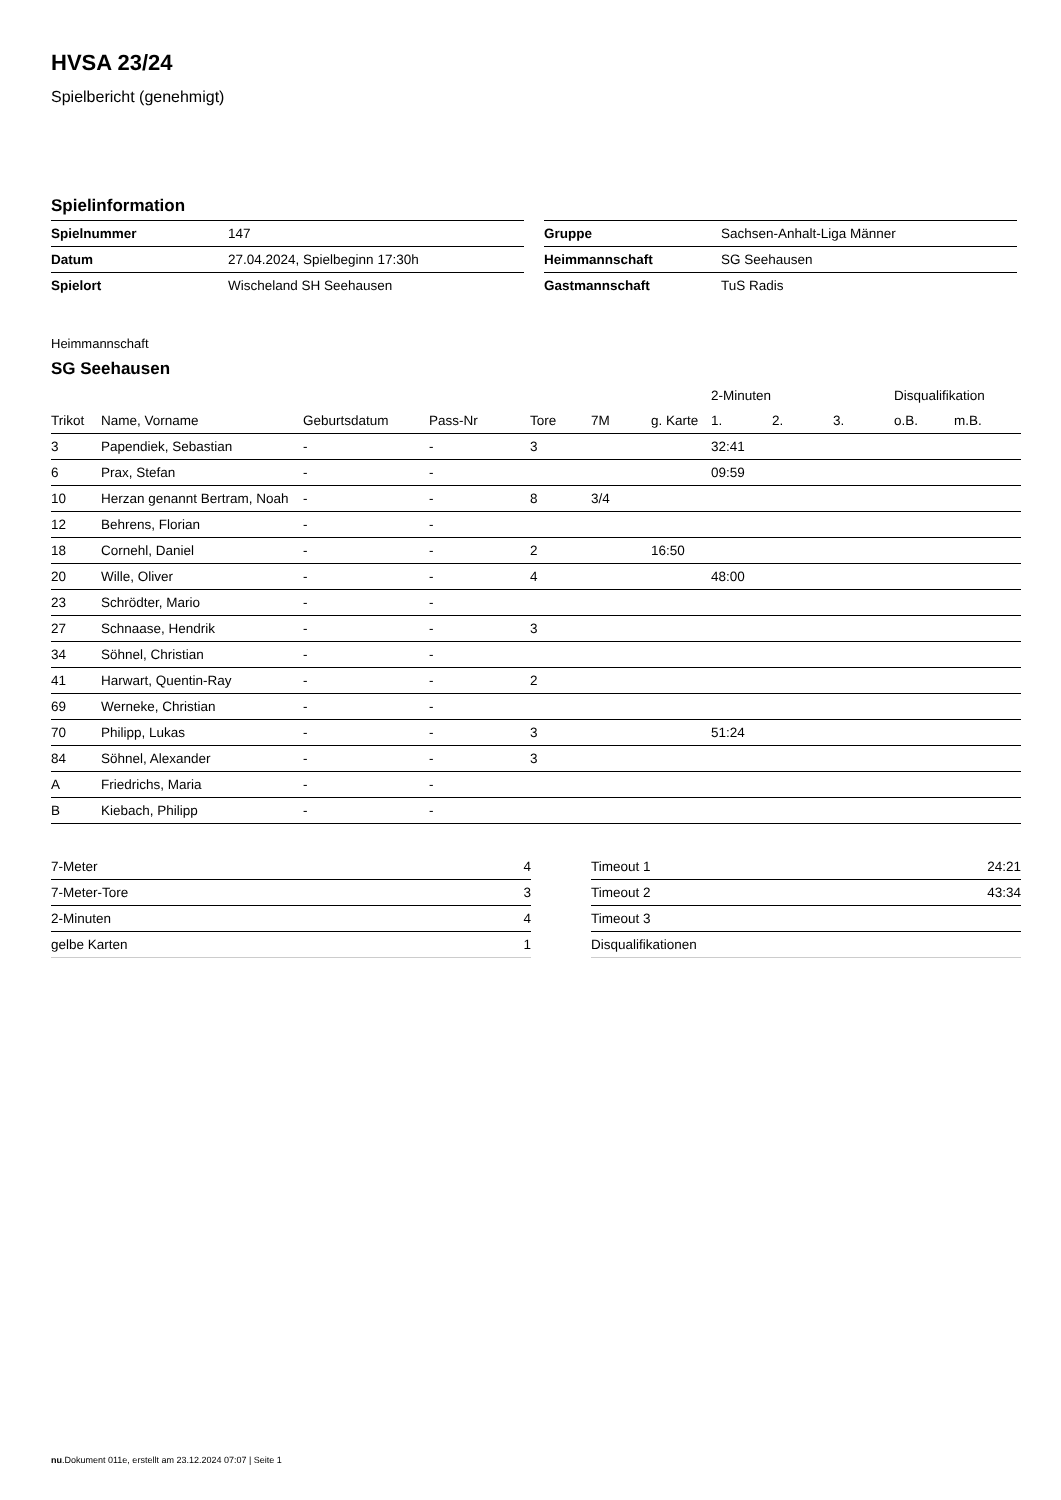HVSA 23/24
Spielbericht (genehmigt)
Spielinformation
| Spielnummer | 147 |
| Datum | 27.04.2024, Spielbeginn 17:30h |
| Spielort | Wischeland SH Seehausen |
| Gruppe | Sachsen-Anhalt-Liga Männer |
| Heimmannschaft | SG Seehausen |
| Gastmannschaft | TuS Radis |
Heimmannschaft
SG Seehausen
| | | | | | | | 2-Minuten | | | Disqualifikation | |
| --- | --- | --- | --- | --- | --- | --- | --- | --- | --- | --- | --- |
| Trikot | Name, Vorname | Geburtsdatum | Pass-Nr | Tore | 7M | g. Karte | 1. | 2. | 3. | o.B. | m.B. |
| 3 | Papendiek, Sebastian | - | - | 3 | | | 32:41 | | | | |
| 6 | Prax, Stefan | - | - | | | | 09:59 | | | | |
| 10 | Herzan genannt Bertram, Noah | - | - | 8 | 3/4 | | | | | | |
| 12 | Behrens, Florian | - | - | | | | | | | | |
| 18 | Cornehl, Daniel | - | - | 2 | | 16:50 | | | | | |
| 20 | Wille, Oliver | - | - | 4 | | | 48:00 | | | | |
| 23 | Schrödter, Mario | - | - | | | | | | | | |
| 27 | Schnaase, Hendrik | - | - | 3 | | | | | | | |
| 34 | Söhnel, Christian | - | - | | | | | | | | |
| 41 | Harwart, Quentin-Ray | - | - | 2 | | | | | | | |
| 69 | Werneke, Christian | - | - | | | | | | | | |
| 70 | Philipp, Lukas | - | - | 3 | | | 51:24 | | | | |
| 84 | Söhnel, Alexander | - | - | 3 | | | | | | | |
| A | Friedrichs, Maria | - | - | | | | | | | | |
| B | Kiebach, Philipp | - | - | | | | | | | | |
| 7-Meter | 4 |
| 7-Meter-Tore | 3 |
| 2-Minuten | 4 |
| gelbe Karten | 1 |
| Timeout 1 | 24:21 |
| Timeout 2 | 43:34 |
| Timeout 3 | |
| Disqualifikationen | |
nu.Dokument 011e, erstellt am 23.12.2024 07:07 | Seite 1